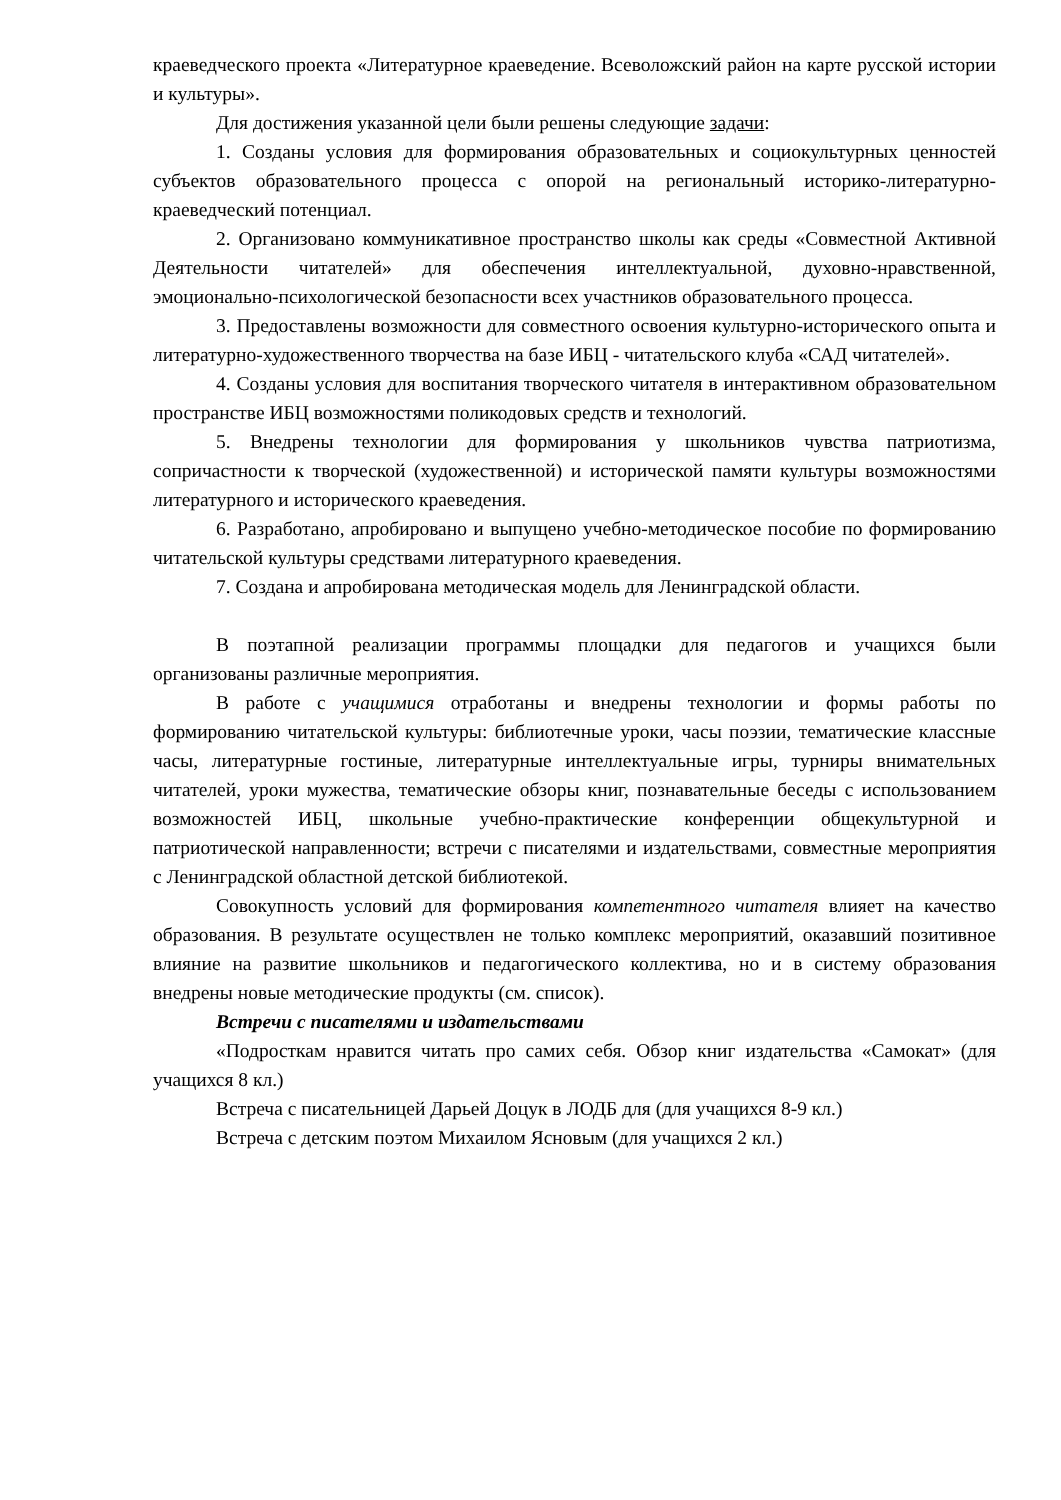краеведческого проекта «Литературное краеведение. Всеволожский район на карте русской истории и культуры».
Для достижения указанной цели были решены следующие задачи:
1. Созданы условия для формирования образовательных и социокультурных ценностей субъектов образовательного процесса с опорой на региональный историко-литературно-краеведческий потенциал.
2. Организовано коммуникативное пространство школы как среды «Совместной Активной Деятельности читателей» для обеспечения интеллектуальной, духовно-нравственной, эмоционально-психологической безопасности всех участников образовательного процесса.
3. Предоставлены возможности для совместного освоения культурно-исторического опыта и литературно-художественного творчества на базе ИБЦ - читательского клуба «САД читателей».
4. Созданы условия для воспитания творческого читателя в интерактивном образовательном пространстве ИБЦ возможностями поликодовых средств и технологий.
5. Внедрены технологии для формирования у школьников чувства патриотизма, сопричастности к творческой (художественной) и исторической памяти культуры возможностями литературного и исторического краеведения.
6. Разработано, апробировано и выпущено учебно-методическое пособие по формированию читательской культуры средствами литературного краеведения.
7. Создана и апробирована методическая модель для Ленинградской области.
В поэтапной реализации программы площадки для педагогов и учащихся были организованы различные мероприятия.
В работе с учащимися отработаны и внедрены технологии и формы работы по формированию читательской культуры: библиотечные уроки, часы поэзии, тематические классные часы, литературные гостиные, литературные интеллектуальные игры, турниры внимательных читателей, уроки мужества, тематические обзоры книг, познавательные беседы с использованием возможностей ИБЦ, школьные учебно-практические конференции общекультурной и патриотической направленности; встречи с писателями и издательствами, совместные мероприятия с Ленинградской областной детской библиотекой.
Совокупность условий для формирования компетентного читателя влияет на качество образования. В результате осуществлен не только комплекс мероприятий, оказавший позитивное влияние на развитие школьников и педагогического коллектива, но и в систему образования внедрены новые методические продукты (см. список).
Встречи с писателями и издательствами
«Подросткам нравится читать про самих себя. Обзор книг издательства «Самокат» (для учащихся 8 кл.)
Встреча с писательницей Дарьей Доцук в ЛОДБ для (для учащихся 8-9 кл.)
Встреча с детским поэтом Михаилом Ясновым (для учащихся 2 кл.)